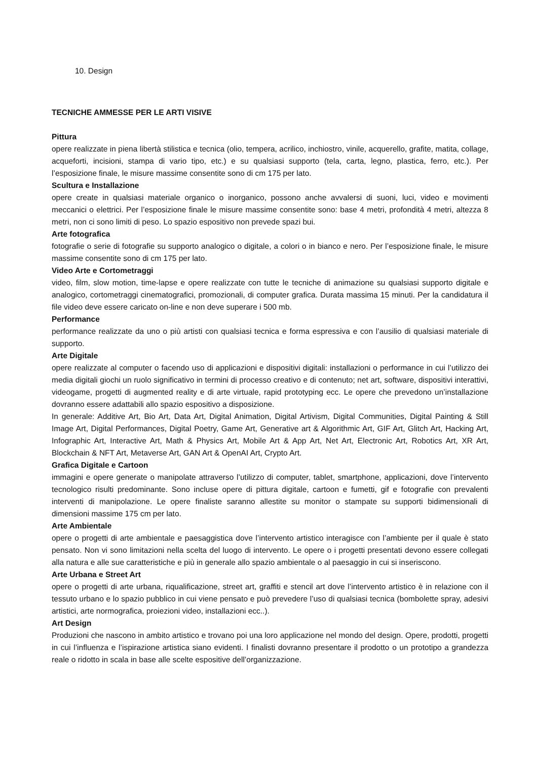10. Design
TECNICHE AMMESSE PER LE ARTI VISIVE
Pittura
opere realizzate in piena libertà stilistica e tecnica (olio, tempera, acrilico, inchiostro, vinile, acquerello, grafite, matita, collage, acqueforti, incisioni, stampa di vario tipo, etc.) e su qualsiasi supporto (tela, carta, legno, plastica, ferro, etc.). Per l’esposizione finale, le misure massime consentite sono di cm 175 per lato.
Scultura e Installazione
opere create in qualsiasi materiale organico o inorganico, possono anche avvalersi di suoni, luci, video e movimenti meccanici o elettrici. Per l’esposizione finale le misure massime consentite sono: base 4 metri, profondità 4 metri, altezza 8 metri, non ci sono limiti di peso. Lo spazio espositivo non prevede spazi bui.
Arte fotografica
fotografie o serie di fotografie su supporto analogico o digitale, a colori o in bianco e nero. Per l’esposizione finale, le misure massime consentite sono di cm 175 per lato.
Video Arte e Cortometraggi
video, film, slow motion, time-lapse e opere realizzate con tutte le tecniche di animazione su qualsiasi supporto digitale e analogico, cortometraggi cinematografici, promozionali, di computer grafica. Durata massima 15 minuti. Per la candidatura il file video deve essere caricato on-line e non deve superare i 500 mb.
Performance
performance realizzate da uno o più artisti con qualsiasi tecnica e forma espressiva e con l’ausilio di qualsiasi materiale di supporto.
Arte Digitale
opere realizzate al computer o facendo uso di applicazioni e dispositivi digitali: installazioni o performance in cui l’utilizzo dei media digitali giochi un ruolo significativo in termini di processo creativo e di contenuto; net art, software, dispositivi interattivi, videogame, progetti di augmented reality e di arte virtuale, rapid prototyping ecc. Le opere che prevedono un’installazione dovranno essere adattabili allo spazio espositivo a disposizione.
In generale: Additive Art, Bio Art, Data Art, Digital Animation, Digital Artivism, Digital Communities, Digital Painting & Still Image Art, Digital Performances, Digital Poetry, Game Art, Generative art & Algorithmic Art, GIF Art, Glitch Art, Hacking Art, Infographic Art, Interactive Art, Math & Physics Art, Mobile Art & App Art, Net Art, Electronic Art, Robotics Art, XR Art, Blockchain & NFT Art, Metaverse Art, GAN Art & OpenAI Art, Crypto Art.
Grafica Digitale e Cartoon
immagini e opere generate o manipolate attraverso l’utilizzo di computer, tablet, smartphone, applicazioni, dove l’intervento tecnologico risulti predominante. Sono incluse opere di pittura digitale, cartoon e fumetti, gif e fotografie con prevalenti interventi di manipolazione. Le opere finaliste saranno allestite su monitor o stampate su supporti bidimensionali di dimensioni massime 175 cm per lato.
Arte Ambientale
opere o progetti di arte ambientale e paesaggistica dove l’intervento artistico interagisce con l’ambiente per il quale è stato pensato. Non vi sono limitazioni nella scelta del luogo di intervento. Le opere o i progetti presentati devono essere collegati alla natura e alle sue caratteristiche e più in generale allo spazio ambientale o al paesaggio in cui si inseriscono.
Arte Urbana e Street Art
opere o progetti di arte urbana, riqualificazione, street art, graffiti e stencil art dove l’intervento artistico è in relazione con il tessuto urbano e lo spazio pubblico in cui viene pensato e può prevedere l’uso di qualsiasi tecnica (bombolette spray, adesivi artistici, arte normografica, proiezioni video, installazioni ecc..).
Art Design
Produzioni che nascono in ambito artistico e trovano poi una loro applicazione nel mondo del design. Opere, prodotti, progetti in cui l’influenza e l’ispirazione artistica siano evidenti. I finalisti dovranno presentare il prodotto o un prototipo a grandezza reale o ridotto in scala in base alle scelte espositive dell’organizzazione.